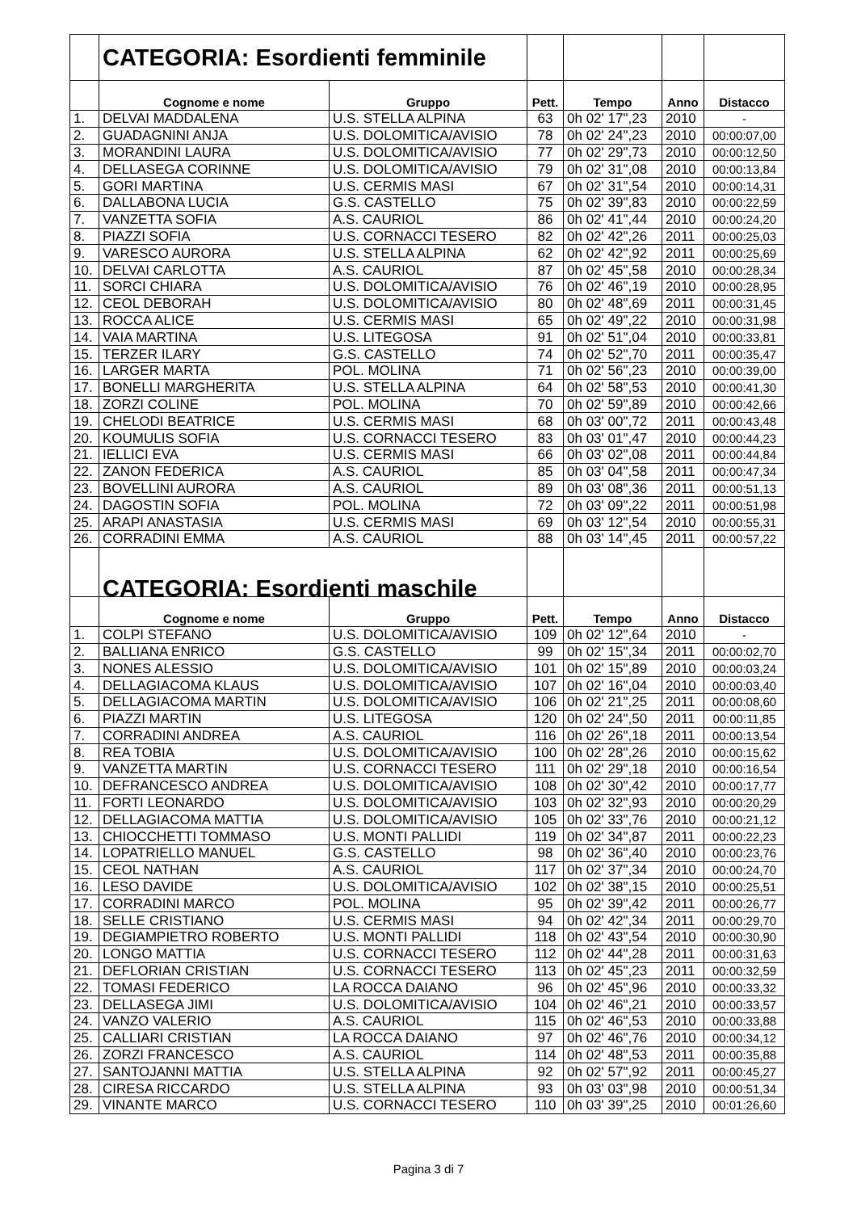| | CATEGORIA: Esordienti femminile | | | | | |
| | Cognome e nome | Gruppo | Pett. | Tempo | Anno | Distacco |
| 1. | DELVAI MADDALENA | U.S. STELLA ALPINA | 63 | 0h 02' 17",23 | 2010 | - |
| 2. | GUADAGNINI ANJA | U.S. DOLOMITICA/AVISIO | 78 | 0h 02' 24",23 | 2010 | 00:00:07,00 |
| 3. | MORANDINI LAURA | U.S. DOLOMITICA/AVISIO | 77 | 0h 02' 29",73 | 2010 | 00:00:12,50 |
| 4. | DELLASEGA CORINNE | U.S. DOLOMITICA/AVISIO | 79 | 0h 02' 31",08 | 2010 | 00:00:13,84 |
| 5. | GORI MARTINA | U.S. CERMIS MASI | 67 | 0h 02' 31",54 | 2010 | 00:00:14,31 |
| 6. | DALLABONA LUCIA | G.S. CASTELLO | 75 | 0h 02' 39",83 | 2010 | 00:00:22,59 |
| 7. | VANZETTA SOFIA | A.S. CAURIOL | 86 | 0h 02' 41",44 | 2010 | 00:00:24,20 |
| 8. | PIAZZI SOFIA | U.S. CORNACCI TESERO | 82 | 0h 02' 42",26 | 2011 | 00:00:25,03 |
| 9. | VARESCO AURORA | U.S. STELLA ALPINA | 62 | 0h 02' 42",92 | 2011 | 00:00:25,69 |
| 10. | DELVAI CARLOTTA | A.S. CAURIOL | 87 | 0h 02' 45",58 | 2010 | 00:00:28,34 |
| 11. | SORCI CHIARA | U.S. DOLOMITICA/AVISIO | 76 | 0h 02' 46",19 | 2010 | 00:00:28,95 |
| 12. | CEOL DEBORAH | U.S. DOLOMITICA/AVISIO | 80 | 0h 02' 48",69 | 2011 | 00:00:31,45 |
| 13. | ROCCA ALICE | U.S. CERMIS MASI | 65 | 0h 02' 49",22 | 2010 | 00:00:31,98 |
| 14. | VAIA MARTINA | U.S. LITEGOSA | 91 | 0h 02' 51",04 | 2010 | 00:00:33,81 |
| 15. | TERZER ILARY | G.S. CASTELLO | 74 | 0h 02' 52",70 | 2011 | 00:00:35,47 |
| 16. | LARGER MARTA | POL. MOLINA | 71 | 0h 02' 56",23 | 2010 | 00:00:39,00 |
| 17. | BONELLI MARGHERITA | U.S. STELLA ALPINA | 64 | 0h 02' 58",53 | 2010 | 00:00:41,30 |
| 18. | ZORZI COLINE | POL. MOLINA | 70 | 0h 02' 59",89 | 2010 | 00:00:42,66 |
| 19. | CHELODI BEATRICE | U.S. CERMIS MASI | 68 | 0h 03' 00",72 | 2011 | 00:00:43,48 |
| 20. | KOUMULIS SOFIA | U.S. CORNACCI TESERO | 83 | 0h 03' 01",47 | 2010 | 00:00:44,23 |
| 21. | IELLICI EVA | U.S. CERMIS MASI | 66 | 0h 03' 02",08 | 2011 | 00:00:44,84 |
| 22. | ZANON FEDERICA | A.S. CAURIOL | 85 | 0h 03' 04",58 | 2011 | 00:00:47,34 |
| 23. | BOVELLINI AURORA | A.S. CAURIOL | 89 | 0h 03' 08",36 | 2011 | 00:00:51,13 |
| 24. | DAGOSTIN SOFIA | POL. MOLINA | 72 | 0h 03' 09",22 | 2011 | 00:00:51,98 |
| 25. | ARAPI ANASTASIA | U.S. CERMIS MASI | 69 | 0h 03' 12",54 | 2010 | 00:00:55,31 |
| 26. | CORRADINI EMMA | A.S. CAURIOL | 88 | 0h 03' 14",45 | 2011 | 00:00:57,22 |
| | CATEGORIA: Esordienti maschile | | | | | |
| | Cognome e nome | Gruppo | Pett. | Tempo | Anno | Distacco |
| 1. | COLPI STEFANO | U.S. DOLOMITICA/AVISIO | 109 | 0h 02' 12",64 | 2010 | - |
| 2. | BALLIANA ENRICO | G.S. CASTELLO | 99 | 0h 02' 15",34 | 2011 | 00:00:02,70 |
| 3. | NONES ALESSIO | U.S. DOLOMITICA/AVISIO | 101 | 0h 02' 15",89 | 2010 | 00:00:03,24 |
| 4. | DELLAGIACOMA KLAUS | U.S. DOLOMITICA/AVISIO | 107 | 0h 02' 16",04 | 2010 | 00:00:03,40 |
| 5. | DELLAGIACOMA MARTIN | U.S. DOLOMITICA/AVISIO | 106 | 0h 02' 21",25 | 2011 | 00:00:08,60 |
| 6. | PIAZZI MARTIN | U.S. LITEGOSA | 120 | 0h 02' 24",50 | 2011 | 00:00:11,85 |
| 7. | CORRADINI ANDREA | A.S. CAURIOL | 116 | 0h 02' 26",18 | 2011 | 00:00:13,54 |
| 8. | REA TOBIA | U.S. DOLOMITICA/AVISIO | 100 | 0h 02' 28",26 | 2010 | 00:00:15,62 |
| 9. | VANZETTA MARTIN | U.S. CORNACCI TESERO | 111 | 0h 02' 29",18 | 2010 | 00:00:16,54 |
| 10. | DEFRANCESCO ANDREA | U.S. DOLOMITICA/AVISIO | 108 | 0h 02' 30",42 | 2010 | 00:00:17,77 |
| 11. | FORTI LEONARDO | U.S. DOLOMITICA/AVISIO | 103 | 0h 02' 32",93 | 2010 | 00:00:20,29 |
| 12. | DELLAGIACOMA MATTIA | U.S. DOLOMITICA/AVISIO | 105 | 0h 02' 33",76 | 2010 | 00:00:21,12 |
| 13. | CHIOCCHETTI TOMMASO | U.S. MONTI PALLIDI | 119 | 0h 02' 34",87 | 2011 | 00:00:22,23 |
| 14. | LOPATRIELLO MANUEL | G.S. CASTELLO | 98 | 0h 02' 36",40 | 2010 | 00:00:23,76 |
| 15. | CEOL NATHAN | A.S. CAURIOL | 117 | 0h 02' 37",34 | 2010 | 00:00:24,70 |
| 16. | LESO DAVIDE | U.S. DOLOMITICA/AVISIO | 102 | 0h 02' 38",15 | 2010 | 00:00:25,51 |
| 17. | CORRADINI MARCO | POL. MOLINA | 95 | 0h 02' 39",42 | 2011 | 00:00:26,77 |
| 18. | SELLE CRISTIANO | U.S. CERMIS MASI | 94 | 0h 02' 42",34 | 2011 | 00:00:29,70 |
| 19. | DEGIAMPIETRO ROBERTO | U.S. MONTI PALLIDI | 118 | 0h 02' 43",54 | 2010 | 00:00:30,90 |
| 20. | LONGO MATTIA | U.S. CORNACCI TESERO | 112 | 0h 02' 44",28 | 2011 | 00:00:31,63 |
| 21. | DEFLORIAN CRISTIAN | U.S. CORNACCI TESERO | 113 | 0h 02' 45",23 | 2011 | 00:00:32,59 |
| 22. | TOMASI FEDERICO | LA ROCCA DAIANO | 96 | 0h 02' 45",96 | 2010 | 00:00:33,32 |
| 23. | DELLASEGA JIMI | U.S. DOLOMITICA/AVISIO | 104 | 0h 02' 46",21 | 2010 | 00:00:33,57 |
| 24. | VANZO VALERIO | A.S. CAURIOL | 115 | 0h 02' 46",53 | 2010 | 00:00:33,88 |
| 25. | CALLIARI CRISTIAN | LA ROCCA DAIANO | 97 | 0h 02' 46",76 | 2010 | 00:00:34,12 |
| 26. | ZORZI FRANCESCO | A.S. CAURIOL | 114 | 0h 02' 48",53 | 2011 | 00:00:35,88 |
| 27. | SANTOJANNI MATTIA | U.S. STELLA ALPINA | 92 | 0h 02' 57",92 | 2011 | 00:00:45,27 |
| 28. | CIRESA RICCARDO | U.S. STELLA ALPINA | 93 | 0h 03' 03",98 | 2010 | 00:00:51,34 |
| 29. | VINANTE MARCO | U.S. CORNACCI TESERO | 110 | 0h 03' 39",25 | 2010 | 00:01:26,60 |
Pagina 3 di 7